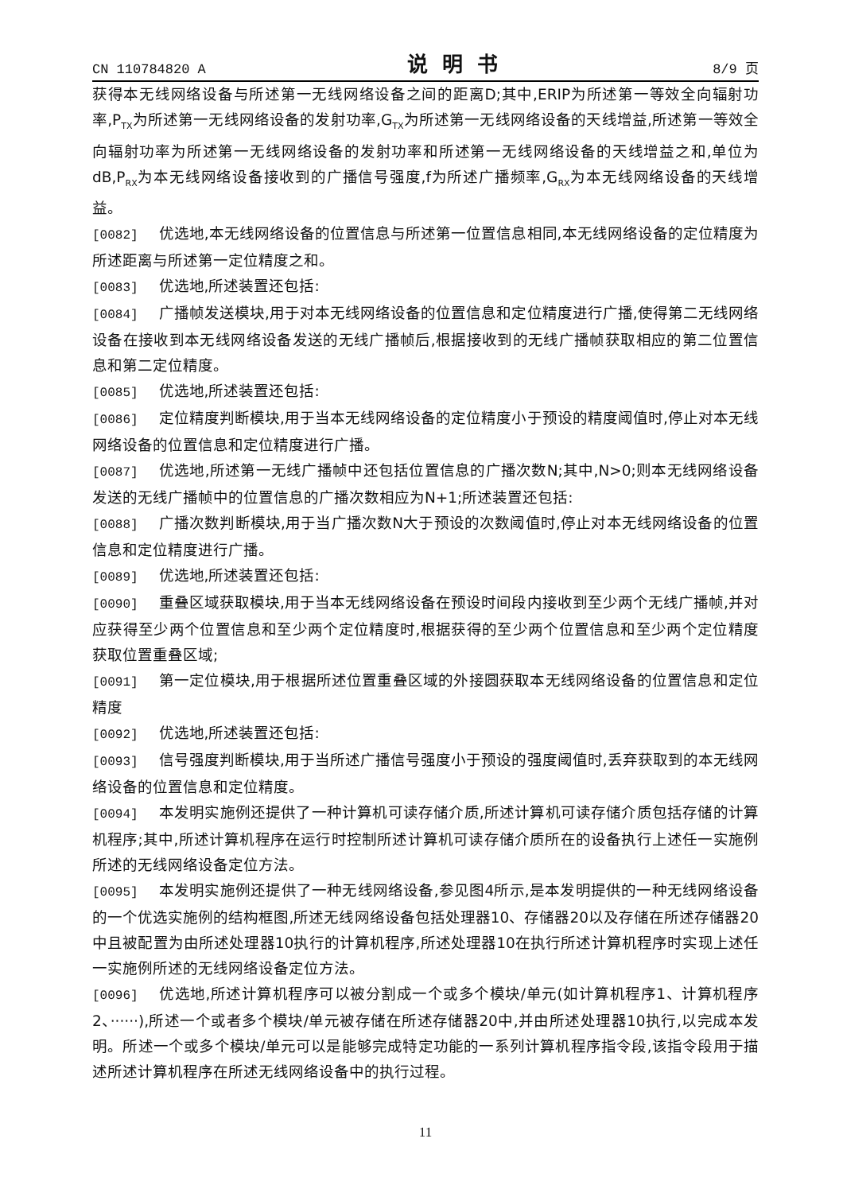CN 110784820 A 说明书 8/9 页
获得本无线网络设备与所述第一无线网络设备之间的距离D;其中,ERIP为所述第一等效全向辐射功率,P<sub>TX</sub>为所述第一无线网络设备的发射功率,G<sub>TX</sub>为所述第一无线网络设备的天线增益,所述第一等效全向辐射功率为所述第一无线网络设备的发射功率和所述第一无线网络设备的天线增益之和,单位为dB,P<sub>RX</sub>为本无线网络设备接收到的广播信号强度,f为所述广播频率,G<sub>RX</sub>为本无线网络设备的天线增益。
[0082] 优选地,本无线网络设备的位置信息与所述第一位置信息相同,本无线网络设备的定位精度为所述距离与所述第一定位精度之和。
[0083] 优选地,所述装置还包括:
[0084] 广播帧发送模块,用于对本无线网络设备的位置信息和定位精度进行广播,使得第二无线网络设备在接收到本无线网络设备发送的无线广播帧后,根据接收到的无线广播帧获取相应的第二位置信息和第二定位精度。
[0085] 优选地,所述装置还包括:
[0086] 定位精度判断模块,用于当本无线网络设备的定位精度小于预设的精度阈值时,停止对本无线网络设备的位置信息和定位精度进行广播。
[0087] 优选地,所述第一无线广播帧中还包括位置信息的广播次数N;其中,N>0;则本无线网络设备发送的无线广播帧中的位置信息的广播次数相应为N+1;所述装置还包括:
[0088] 广播次数判断模块,用于当广播次数N大于预设的次数阈值时,停止对本无线网络设备的位置信息和定位精度进行广播。
[0089] 优选地,所述装置还包括:
[0090] 重叠区域获取模块,用于当本无线网络设备在预设时间段内接收到至少两个无线广播帧,并对应获得至少两个位置信息和至少两个定位精度时,根据获得的至少两个位置信息和至少两个定位精度获取位置重叠区域;
[0091] 第一定位模块,用于根据所述位置重叠区域的外接圆获取本无线网络设备的位置信息和定位精度
[0092] 优选地,所述装置还包括:
[0093] 信号强度判断模块,用于当所述广播信号强度小于预设的强度阈值时,丢弃获取到的本无线网络设备的位置信息和定位精度。
[0094] 本发明实施例还提供了一种计算机可读存储介质,所述计算机可读存储介质包括存储的计算机程序;其中,所述计算机程序在运行时控制所述计算机可读存储介质所在的设备执行上述任一实施例所述的无线网络设备定位方法。
[0095] 本发明实施例还提供了一种无线网络设备,参见图4所示,是本发明提供的一种无线网络设备的一个优选实施例的结构框图,所述无线网络设备包括处理器10、存储器20以及存储在所述存储器20中且被配置为由所述处理器10执行的计算机程序,所述处理器10在执行所述计算机程序时实现上述任一实施例所述的无线网络设备定位方法。
[0096] 优选地,所述计算机程序可以被分割成一个或多个模块/单元(如计算机程序1、计算机程序2、······),所述一个或者多个模块/单元被存储在所述存储器20中,并由所述处理器10执行,以完成本发明。所述一个或多个模块/单元可以是能够完成特定功能的一系列计算机程序指令段,该指令段用于描述所述计算机程序在所述无线网络设备中的执行过程。
11